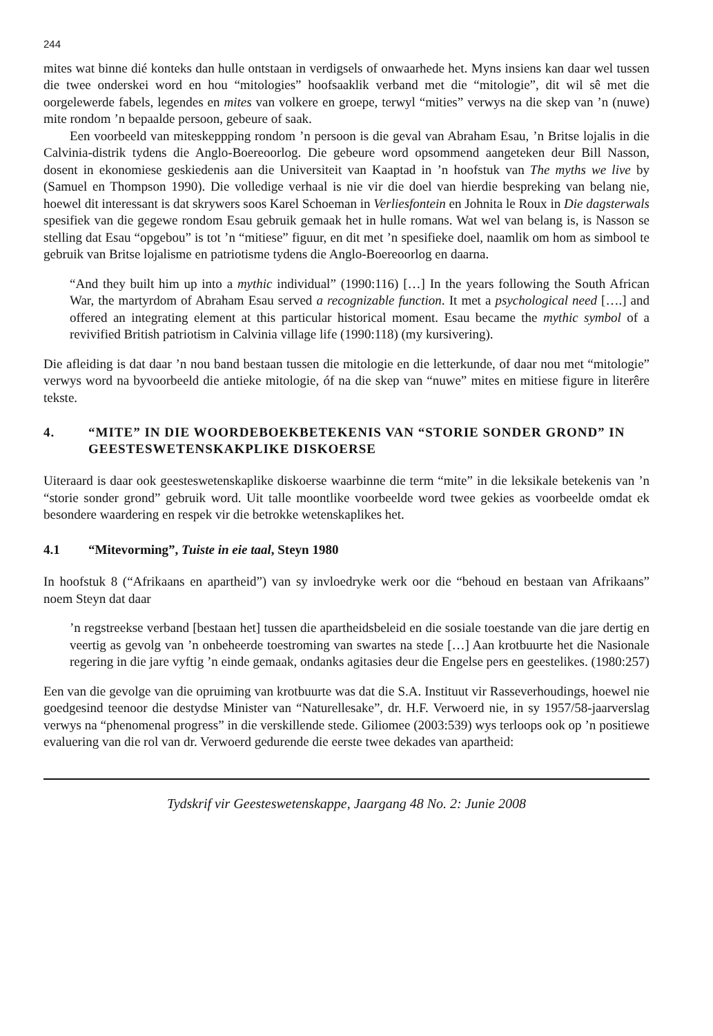244
mites wat binne dié konteks dan hulle ontstaan in verdigsels of onwaarhede het. Myns insiens kan daar wel tussen die twee onderskei word en hou “mitologies” hoofsaaklik verband met die “mitologie”, dit wil sê met die oorgelewerde fabels, legendes en mites van volkere en groepe, terwyl “mities” verwys na die skep van ’n (nuwe) mite rondom ’n bepaalde persoon, gebeure of saak.
Een voorbeeld van miteskeppping rondom ’n persoon is die geval van Abraham Esau, ’n Britse lojalis in die Calvinia-distrik tydens die Anglo-Boereoorlog. Die gebeure word opsommend aangeteken deur Bill Nasson, dosent in ekonomiese geskiedenis aan die Universiteit van Kaaptad in ’n hoofstuk van The myths we live by (Samuel en Thompson 1990). Die volledige verhaal is nie vir die doel van hierdie bespreking van belang nie, hoewel dit interessant is dat skrywers soos Karel Schoeman in Verliesfontein en Johnita le Roux in Die dagsterwals spesifiek van die gegewe rondom Esau gebruik gemaak het in hulle romans. Wat wel van belang is, is Nasson se stelling dat Esau “opgebou” is tot ’n “mitiese” figuur, en dit met ’n spesifieke doel, naamlik om hom as simbool te gebruik van Britse lojalisme en patriotisme tydens die Anglo-Boereoorlog en daarna.
“And they built him up into a mythic individual” (1990:116) […] In the years following the South African War, the martyrdom of Abraham Esau served a recognizable function. It met a psychological need [….] and offered an integrating element at this particular historical moment. Esau became the mythic symbol of a revivified British patriotism in Calvinia village life (1990:118) (my kursivering).
Die afleiding is dat daar ’n nou band bestaan tussen die mitologie en die letterkunde, of daar nou met “mitologie” verwys word na byvoorbeeld die antieke mitologie, óf na die skep van “nuwe” mites en mitiese figure in literêre tekste.
4. “MITE” IN DIE WOORDEBOEKBETEKENIS VAN “STORIE SONDER GROND” IN GEESTESWETENSKAKPLIKE DISKOERSE
Uiteraard is daar ook geesteswetenskaplike diskoerse waarbinne die term “mite” in die leksikale betekenis van ’n “storie sonder grond” gebruik word. Uit talle moontlike voorbeelde word twee gekies as voorbeelde omdat ek besondere waardering en respek vir die betrokke wetenskaplikes het.
4.1 “Mitevorming”, Tuiste in eie taal, Steyn 1980
In hoofstuk 8 (“Afrikaans en apartheid”) van sy invloedryke werk oor die “behoud en bestaan van Afrikaans” noem Steyn dat daar
’n regstreekse verband [bestaan het] tussen die apartheidsbeleid en die sosiale toestande van die jare dertig en veertig as gevolg van ’n onbeheerde toestroming van swartes na stede […] Aan krotbuurte het die Nasionale regering in die jare vyftig ’n einde gemaak, ondanks agitasies deur die Engelse pers en geestelikes. (1980:257)
Een van die gevolge van die opruiming van krotbuurte was dat die S.A. Instituut vir Rasseverhoudings, hoewel nie goedgesind teenoor die destydse Minister van “Naturellesake”, dr. H.F. Verwoerd nie, in sy 1957/58-jaarverslag verwys na “phenomenal progress” in die verskillende stede. Giliomee (2003:539) wys terloops ook op ’n positiewe evaluering van die rol van dr. Verwoerd gedurende die eerste twee dekades van apartheid:
Tydskrif vir Geesteswetenskappe, Jaargang 48 No. 2: Junie 2008